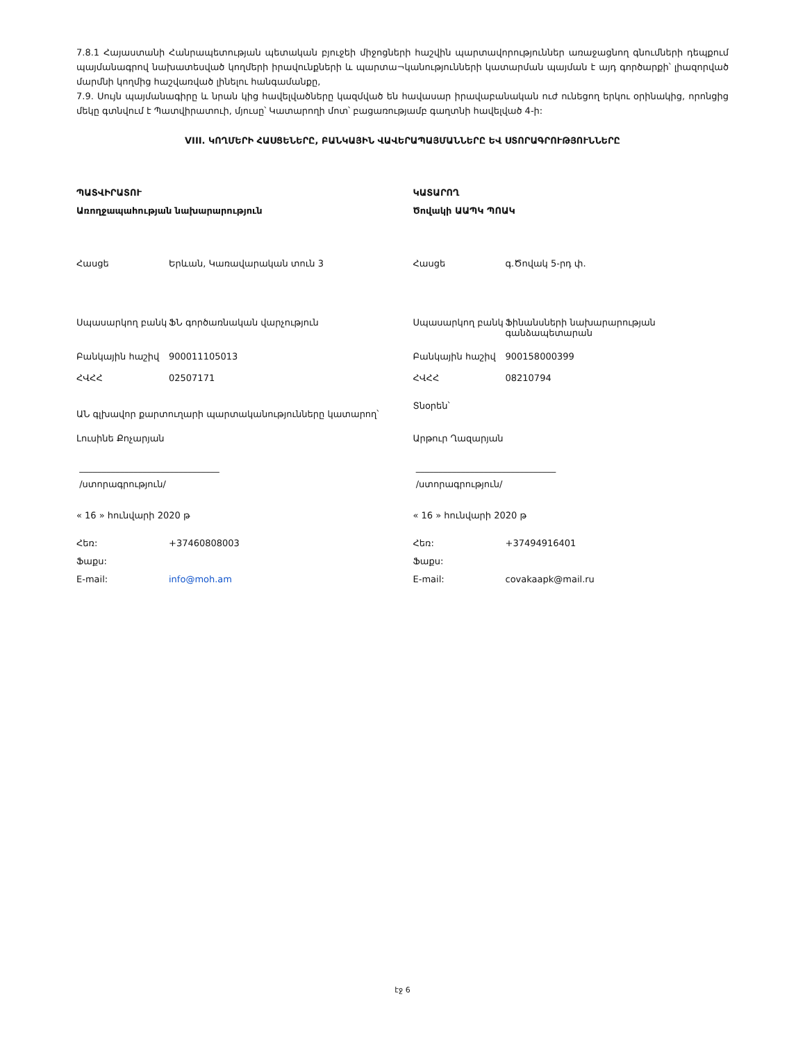7.8.1 Հայաստանի Հանրապետության պետական բյուջեի միջոցների հաշվին պարտավորություններ առաջացնող գնումների դեպքում պայմանագրով նախատեսված կողմերի իրավունքների և պարտա¬կանությունների կատարման պայման է այդ գործարքի՝ լիազորված մարմնի կողմից հաշվառված լինելու հանգամանքը,
7.9. Սույն պայմանագիրը և նրան կից հավելվածները կազմված են հավասար իրավաբանական ուժ ունեցող երկու օրինակից, որոնցից մեկը գտնվում է Պատվիրատուի, մյուսը՝ Կատարողի մոտ՝ բացառությամբ գաղտնի հավելված 4-ի:
VIII. ԿՈՂՄԵՐԻ ՀԱՍՑԵՆԵՐԸ, ԲԱՆԿԱՅԻՆ ՎԱՎԵՐԱՊԱՅՄԱՆՆԵՐԸ ԵՎ ՍՏՈՐԱԳՐՈՒԹՅՈՒՆՆԵՐԸ
| ՊԱՏՎԻՐԱՏՈՒ | |
| Առողջապահության նախարարություն | |
| Հասցե | Երևան, Կառավարական տուն 3 |
| Սպասարկող բանկ | ՖՆ գործառնական վարչություն |
| Բանկային հաշիվ | 900011105013 |
| ՀՎՀՀ | 02507171 |
| ԱՆ գլխավոր քարտուղարի պարտականությունները կատարող՝ | |
| Լուսինե Քոչարյան | |
| _______________________________ | |
| /ստորագրություն/ | |
| « 16 » հունվարի 2020 թ | |
| Հեռ: | +37460808003 |
| Ֆաքս: | |
| E-mail: | info@moh.am |
| ԿԱՏԱՐՈՂ | |
| Ծովակի ԱԱՊԿ ՊՈԱԿ | |
| Հասցե | գ.Ծովակ 5-րդ փ. |
| Սպասարկող բանկ | Ֆինանսների նախարարության գանձապետարան |
| Բանկային հաշիվ | 900158000399 |
| ՀՎՀՀ | 08210794 |
| Տնօրեն՝ | |
| Արթուր Ղազարյան | |
| _______________________________ | |
| /ստորագրություն/ | |
| « 16 » հունվարի 2020 թ | |
| Հեռ: | +37494916401 |
| Ֆաքս: | |
| E-mail: | covakaapk@mail.ru |
էջ 6